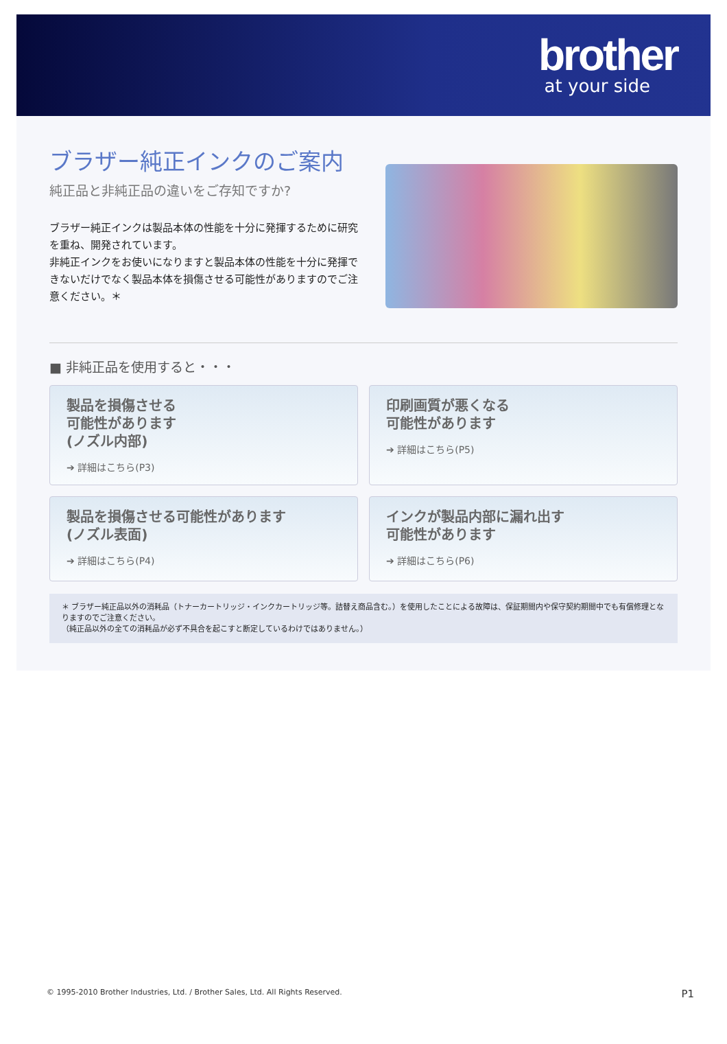brother
at your side
ブラザー純正インクのご案内
純正品と非純正品の違いをご存知ですか?
ブラザー純正インクは製品本体の性能を十分に発揮するために研究を重ね、開発されています。
非純正インクをお使いになりますと製品本体の性能を十分に発揮できないだけでなく製品本体を損傷させる可能性がありますのでご注意ください。＊
■ 非純正品を使用すると・・・
製品を損傷させる
可能性があります
(ノズル内部)
➔ 詳細はこちら(P3)
印刷画質が悪くなる
可能性があります
➔ 詳細はこちら(P5)
製品を損傷させる可能性があります
(ノズル表面)
➔ 詳細はこちら(P4)
インクが製品内部に漏れ出す
可能性があります
➔ 詳細はこちら(P6)
＊ ブラザー純正品以外の消耗品（トナーカートリッジ・インクカートリッジ等。詰替え商品含む。）を使用したことによる故障は、保証期間内や保守契約期間中でも有償修理となりますのでご注意ください。
（純正品以外の全ての消耗品が必ず不具合を起こすと断定しているわけではありません。）
© 1995-2010 Brother Industries, Ltd. / Brother Sales, Ltd. All Rights Reserved. P1